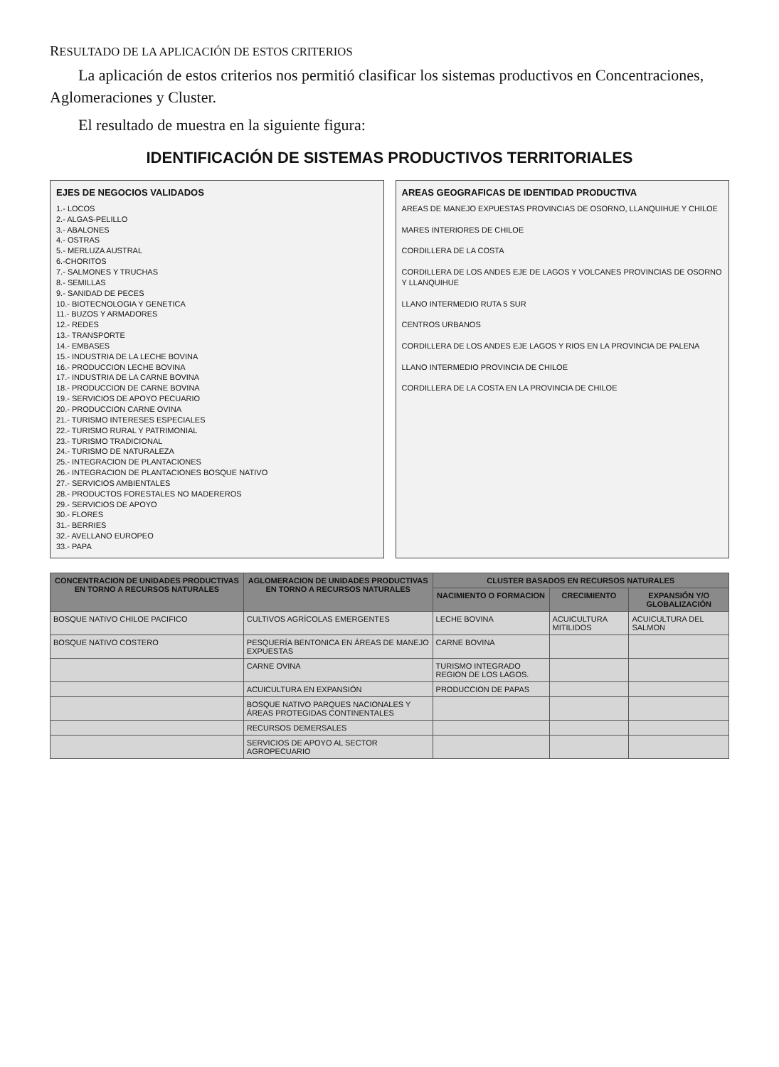RESULTADO DE LA APLICACIÓN DE ESTOS CRITERIOS
La aplicación de estos criterios nos permitió clasificar los sistemas productivos en Concentraciones, Aglomeraciones y Cluster.
El resultado de muestra en la siguiente figura:
IDENTIFICACIÓN DE SISTEMAS PRODUCTIVOS TERRITORIALES
EJES DE NEGOCIOS VALIDADOS
1.- LOCOS
2.- ALGAS-PELILLO
3.- ABALONES
4.- OSTRAS
5.- MERLUZA AUSTRAL
6.-CHORITOS
7.- SALMONES Y TRUCHAS
8.- SEMILLAS
9.- SANIDAD DE PECES
10.- BIOTECNOLOGIA Y GENETICA
11.- BUZOS Y ARMADORES
12.- REDES
13.- TRANSPORTE
14.- EMBASES
15.- INDUSTRIA DE LA LECHE BOVINA
16.- PRODUCCION LECHE BOVINA
17.- INDUSTRIA DE LA CARNE BOVINA
18.- PRODUCCION DE CARNE BOVINA
19.- SERVICIOS DE APOYO PECUARIO
20.- PRODUCCION CARNE OVINA
21.- TURISMO INTERESES ESPECIALES
22.- TURISMO RURAL Y PATRIMONIAL
23.- TURISMO TRADICIONAL
24.- TURISMO DE NATURALEZA
25.- INTEGRACION DE PLANTACIONES
26.- INTEGRACION DE PLANTACIONES BOSQUE NATIVO
27.- SERVICIOS AMBIENTALES
28.- PRODUCTOS FORESTALES NO MADEREROS
29.- SERVICIOS DE APOYO
30.- FLORES
31.- BERRIES
32.- AVELLANO EUROPEO
33.- PAPA
AREAS GEOGRAFICAS DE IDENTIDAD PRODUCTIVA
AREAS DE MANEJO EXPUESTAS PROVINCIAS DE OSORNO, LLANQUIHUE Y CHILOE
MARES INTERIORES DE CHILOE
CORDILLERA DE LA COSTA
CORDILLERA DE LOS ANDES EJE DE LAGOS Y VOLCANES PROVINCIAS DE OSORNO Y LLANQUIHUE
LLANO INTERMEDIO RUTA 5 SUR
CENTROS URBANOS
CORDILLERA DE LOS ANDES EJE LAGOS Y RIOS EN LA PROVINCIA DE PALENA
LLANO INTERMEDIO PROVINCIA DE CHILOE
CORDILLERA DE LA COSTA EN LA PROVINCIA DE CHILOE
| CONCENTRACION DE UNIDADES PRODUCTIVAS EN TORNO A RECURSOS NATURALES | AGLOMERACION DE UNIDADES PRODUCTIVAS EN TORNO A RECURSOS NATURALES | CLUSTER BASADOS EN RECURSOS NATURALES | | |
| --- | --- | --- | --- | --- |
| | | NACIMIENTO O FORMACION | CRECIMIENTO | EXPANSIÓN Y/O GLOBALIZACIÓN |
| BOSQUE NATIVO CHILOE PACIFICO | CULTIVOS AGRÍCOLAS EMERGENTES | LECHE BOVINA | ACUICULTURA MITILIDOS | ACUICULTURA DEL SALMON |
| BOSQUE NATIVO COSTERO | PESQUERÍA BENTONICA EN ÁREAS DE MANEJO EXPUESTAS | CARNE BOVINA | | |
| | CARNE OVINA | TURISMO INTEGRADO REGION DE LOS LAGOS. | | |
| | ACUICULTURA EN EXPANSIÓN | PRODUCCION DE PAPAS | | |
| | BOSQUE NATIVO PARQUES NACIONALES Y ÁREAS PROTEGIDAS CONTINENTALES | | | |
| | RECURSOS DEMERSALES | | | |
| | SERVICIOS DE APOYO AL SECTOR AGROPECUARIO | | | |